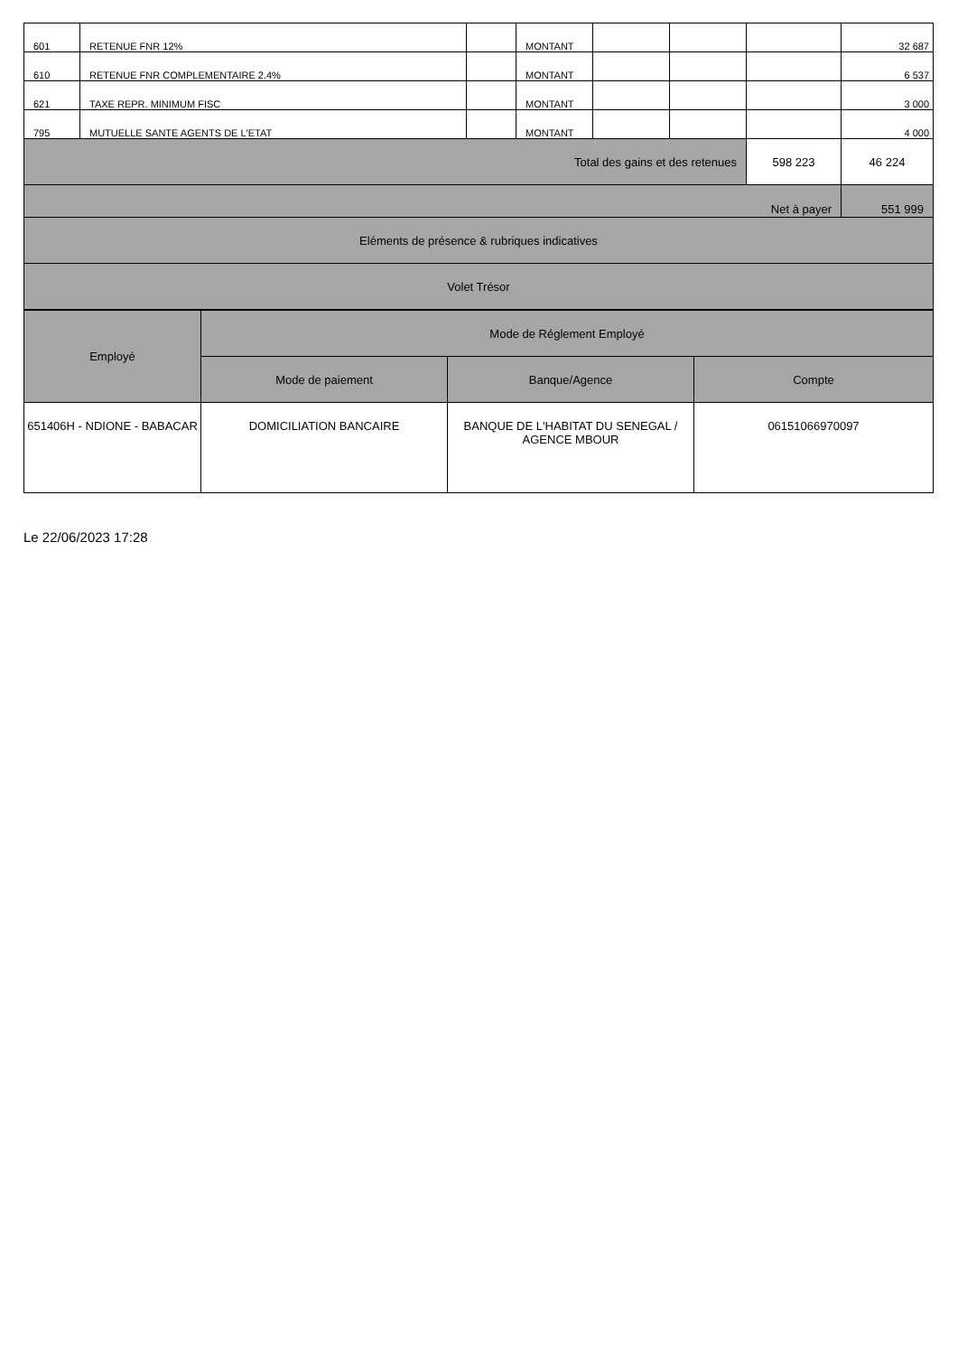| 601 | RETENUE FNR 12% | | MONTANT | | | | 32 687 |
| 610 | RETENUE FNR COMPLEMENTAIRE 2.4% | | MONTANT | | | | 6 537 |
| 621 | TAXE REPR. MINIMUM FISC | | MONTANT | | | | 3 000 |
| 795 | MUTUELLE SANTE AGENTS DE L'ETAT | | MONTANT | | | | 4 000 |
| Total des gains et des retenues | | | | | | 598 223 | 46 224 |
| Net à payer | | | | | | | 551 999 |
| Eléments de présence & rubriques indicatives | | | | | | | |
| Volet Trésor | | | | | | | |
| Employé | Mode de Réglement Employé | | |
| --- | --- | --- | --- |
| | Mode de paiement | Banque/Agence | Compte |
| 651406H - NDIONE - BABACAR | DOMICILIATION BANCAIRE | BANQUE DE L'HABITAT DU SENEGAL / AGENCE MBOUR | 06151066970097 |
Le 22/06/2023 17:28